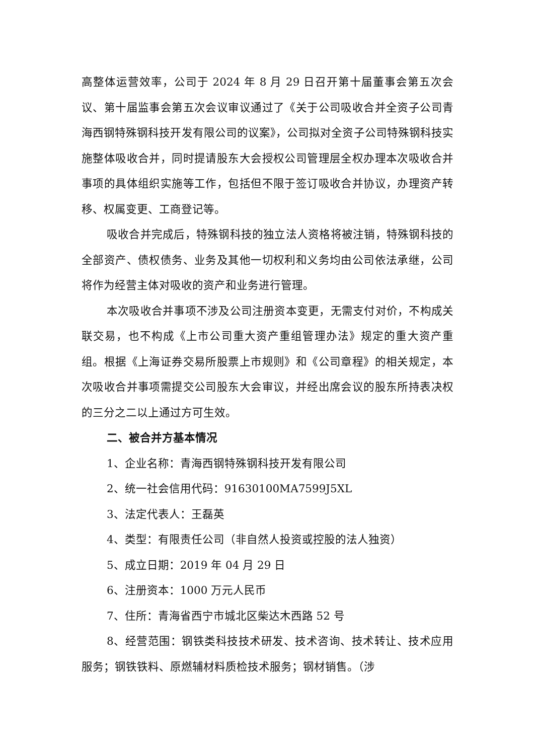高整体运营效率，公司于 2024 年 8 月 29 日召开第十届董事会第五次会议、第十届监事会第五次会议审议通过了《关于公司吸收合并全资子公司青海西钢特殊钢科技开发有限公司的议案》，公司拟对全资子公司特殊钢科技实施整体吸收合并，同时提请股东大会授权公司管理层全权办理本次吸收合并事项的具体组织实施等工作，包括但不限于签订吸收合并协议，办理资产转移、权属变更、工商登记等。
吸收合并完成后，特殊钢科技的独立法人资格将被注销，特殊钢科技的全部资产、债权债务、业务及其他一切权利和义务均由公司依法承继，公司将作为经营主体对吸收的资产和业务进行管理。
本次吸收合并事项不涉及公司注册资本变更，无需支付对价，不构成关联交易，也不构成《上市公司重大资产重组管理办法》规定的重大资产重组。根据《上海证券交易所股票上市规则》和《公司章程》的相关规定，本次吸收合并事项需提交公司股东大会审议，并经出席会议的股东所持表决权的三分之二以上通过方可生效。
二、被合并方基本情况
1、企业名称：青海西钢特殊钢科技开发有限公司
2、统一社会信用代码：91630100MA7599J5XL
3、法定代表人：王磊英
4、类型：有限责任公司（非自然人投资或控股的法人独资）
5、成立日期：2019 年 04 月 29 日
6、注册资本：1000 万元人民币
7、住所：青海省西宁市城北区柴达木西路 52 号
8、经营范围：钢铁类科技技术研发、技术咨询、技术转让、技术应用服务；钢铁铁料、原燃辅材料质检技术服务；钢材销售。（涉